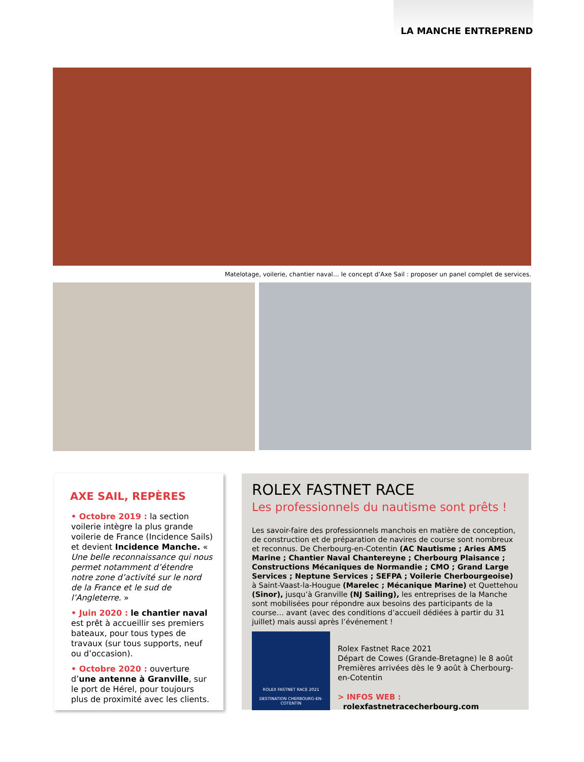LA MANCHE ENTREPREND
Matelotage, voilerie, chantier naval… le concept d’Axe Sail : proposer un panel complet de services.
AXE SAIL, REPÈRES
• Octobre 2019 : la section voilerie intègre la plus grande voilerie de France (Incidence Sails) et devient Incidence Manche. « Une belle reconnaissance qui nous permet notamment d’étendre notre zone d’activité sur le nord de la France et le sud de l’Angleterre. »
• Juin 2020 : le chantier naval est prêt à accueillir ses premiers bateaux, pour tous types de travaux (sur tous supports, neuf ou d’occasion).
• Octobre 2020 : ouverture d’une antenne à Granville, sur le port de Hérel, pour toujours plus de proximité avec les clients.
ROLEX FASTNET RACE
Les professionnels du nautisme sont prêts !
Les savoir-faire des professionnels manchois en matière de conception, de construction et de préparation de navires de course sont nombreux et reconnus. De Cherbourg-en-Cotentin (AC Nautisme ; Aries AMS Marine ; Chantier Naval Chantereyne ; Cherbourg Plaisance ; Constructions Mécaniques de Normandie ; CMO ; Grand Large Services ; Neptune Services ; SEFPA ; Voilerie Cherbourgeoise) à Saint-Vaast-la-Hougue (Marelec ; Mécanique Marine) et Quettehou (Sinor), jusqu’à Granville (NJ Sailing), les entreprises de la Manche sont mobilisées pour répondre aux besoins des participants de la course… avant (avec des conditions d’accueil dédiées à partir du 31 juillet) mais aussi après l’événement !
ROLEX FASTNET RACE 2021
DESTINATION CHERBOURG-EN-COTENTIN
Rolex Fastnet Race 2021
Départ de Cowes (Grande-Bretagne) le 8 août
Premières arrivées dès le 9 août à Cherbourg-en-Cotentin
> INFOS WEB :
rolexfastnetracecherbourg.com